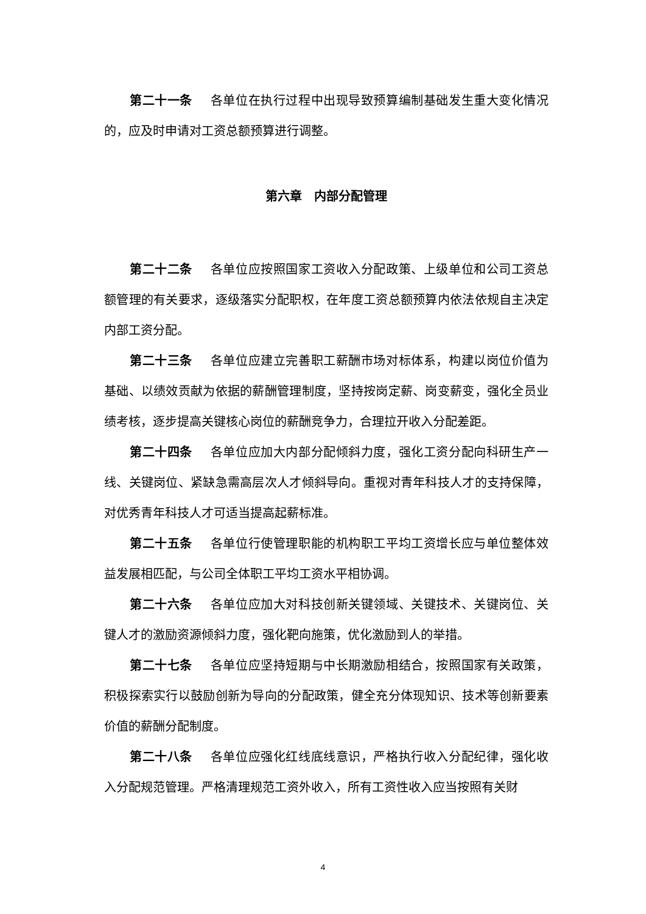第二十一条 各单位在执行过程中出现导致预算编制基础发生重大变化情况的，应及时申请对工资总额预算进行调整。
第六章　内部分配管理
第二十二条 各单位应按照国家工资收入分配政策、上级单位和公司工资总额管理的有关要求，逐级落实分配职权，在年度工资总额预算内依法依规自主决定内部工资分配。
第二十三条 各单位应建立完善职工薪酬市场对标体系，构建以岗位价值为基础、以绩效贡献为依据的薪酬管理制度，坚持按岗定薪、岗变薪变，强化全员业绩考核，逐步提高关键核心岗位的薪酬竞争力，合理拉开收入分配差距。
第二十四条 各单位应加大内部分配倾斜力度，强化工资分配向科研生产一线、关键岗位、紧缺急需高层次人才倾斜导向。重视对青年科技人才的支持保障，对优秀青年科技人才可适当提高起薪标准。
第二十五条 各单位行使管理职能的机构职工平均工资增长应与单位整体效益发展相匹配，与公司全体职工平均工资水平相协调。
第二十六条 各单位应加大对科技创新关键领域、关键技术、关键岗位、关键人才的激励资源倾斜力度，强化靶向施策，优化激励到人的举措。
第二十七条 各单位应坚持短期与中长期激励相结合，按照国家有关政策，积极探索实行以鼓励创新为导向的分配政策，健全充分体现知识、技术等创新要素价值的薪酬分配制度。
第二十八条 各单位应强化红线底线意识，严格执行收入分配纪律，强化收入分配规范管理。严格清理规范工资外收入，所有工资性收入应当按照有关财
4